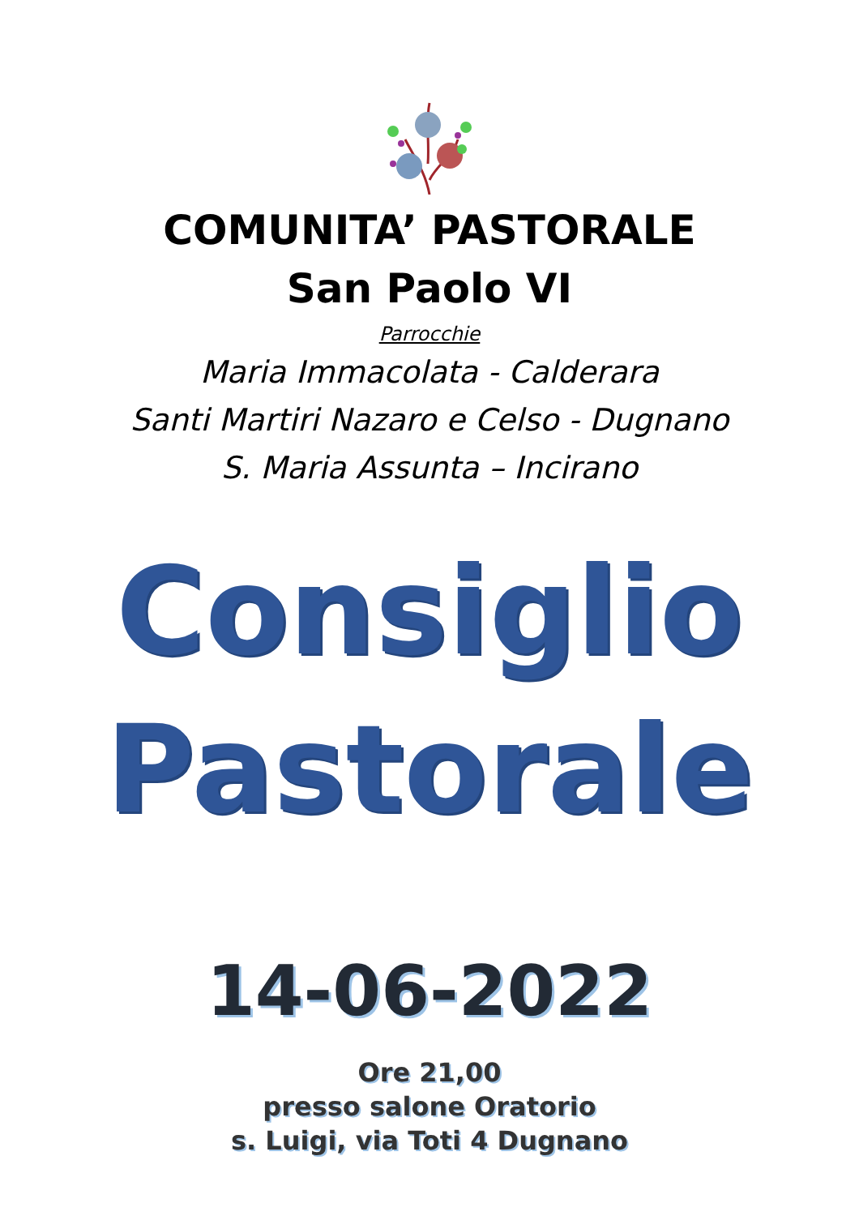COMUNITA’ PASTORALE
San Paolo VI
Parrocchie
Maria Immacolata - Calderara
Santi Martiri Nazaro e Celso - Dugnano
S. Maria Assunta – Incirano
Consiglio
Pastorale
14-06-2022
Ore 21,00
presso salone Oratorio
s. Luigi, via Toti 4 Dugnano